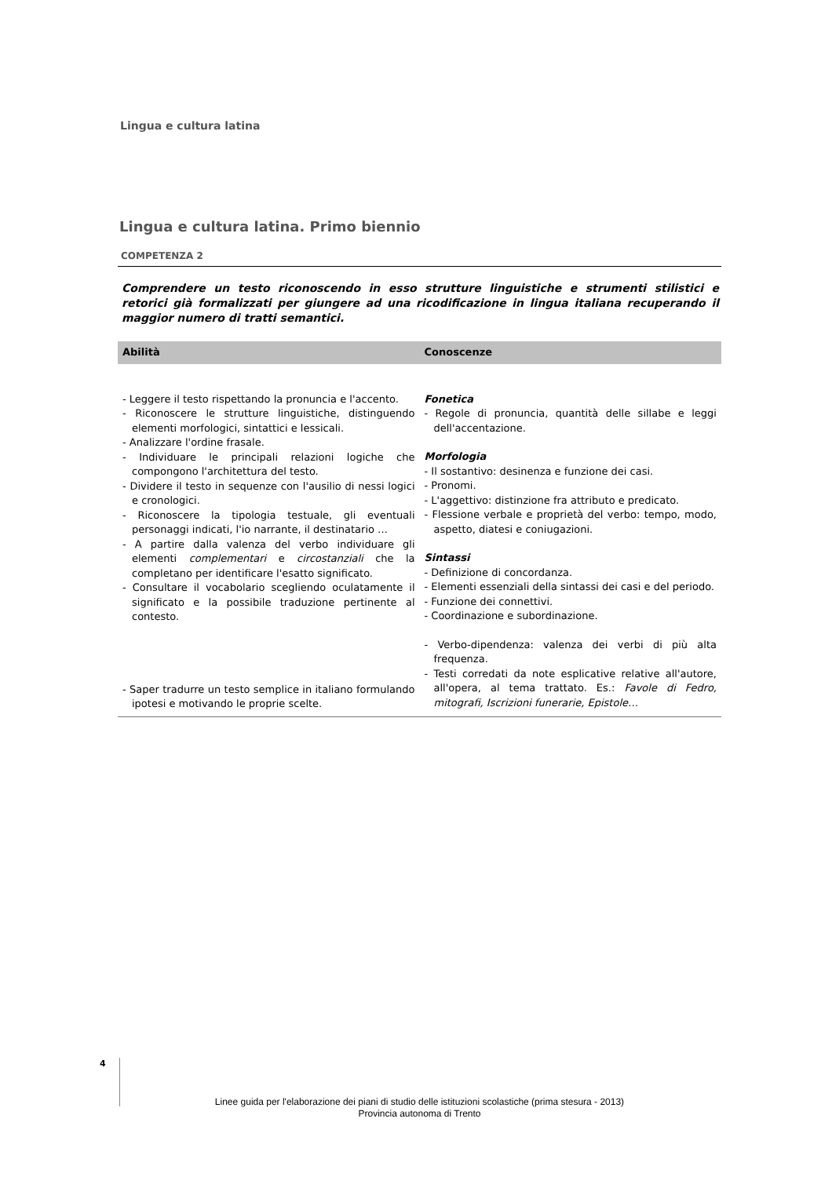Lingua e cultura latina
Lingua e cultura latina. Primo biennio
COMPETENZA 2
Comprendere un testo riconoscendo in esso strutture linguistiche e strumenti stilistici e retorici già formalizzati per giungere ad una ricodificazione in lingua italiana recuperando il maggior numero di tratti semantici.
| Abilità | Conoscenze |
| --- | --- |
| - Leggere il testo rispettando la pronuncia e l'accento. - Riconoscere le strutture linguistiche, distinguendo elementi morfologici, sintattici e lessicali. - Analizzare l'ordine frasale. - Individuare le principali relazioni logiche che compongono l'architettura del testo. - Dividere il testo in sequenze con l'ausilio di nessi logici e cronologici. - Riconoscere la tipologia testuale, gli eventuali personaggi indicati, l'io narrante, il destinatario … - A partire dalla valenza del verbo individuare gli elementi complementari e circostanziali che la completano per identificare l'esatto significato. - Consultare il vocabolario scegliendo oculatamente il significato e la possibile traduzione pertinente al contesto. - Saper tradurre un testo semplice in italiano formulando ipotesi e motivando le proprie scelte. | Fonetica - Regole di pronuncia, quantità delle sillabe e leggi dell'accentazione. Morfologia - Il sostantivo: desinenza e funzione dei casi. - Pronomi. - L'aggettivo: distinzione fra attributo e predicato. - Flessione verbale e proprietà del verbo: tempo, modo, aspetto, diatesi e coniugazioni. Sintassi - Definizione di concordanza. - Elementi essenziali della sintassi dei casi e del periodo. - Funzione dei connettivi. - Coordinazione e subordinazione. - Verbo-dipendenza: valenza dei verbi di più alta frequenza. - Testi corredati da note esplicative relative all'autore, all'opera, al tema trattato. Es.: Favole di Fedro, mitografi, Iscrizioni funerarie, Epistole… |
4
Linee guida per l'elaborazione dei piani di studio delle istituzioni scolastiche (prima stesura - 2013)
Provincia autonoma di Trento